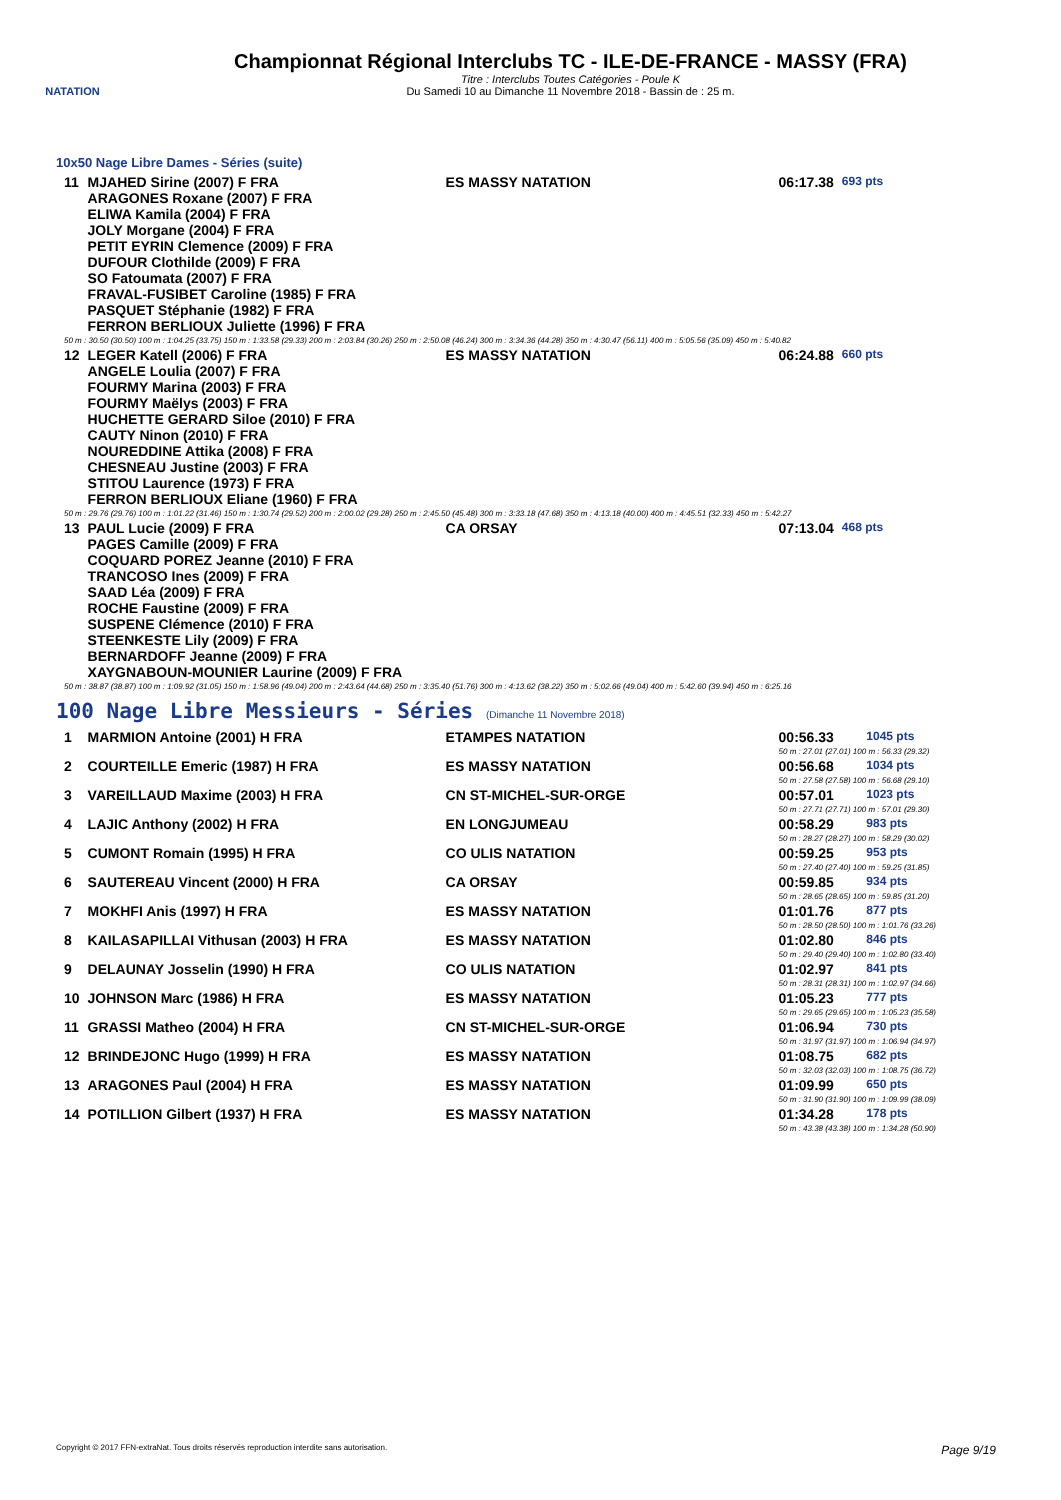NATATION
Championnat Régional Interclubs TC - ILE-DE-FRANCE - MASSY (FRA)
Titre : Interclubs Toutes Catégories - Poule K
Du Samedi 10 au Dimanche 11 Novembre 2018 - Bassin de : 25 m.
10x50 Nage Libre Dames - Séries (suite)
| 11 | MJAHED Sirine (2007) F FRA ARAGONES Roxane (2007) F FRA ELIWA Kamila (2004) F FRA JOLY Morgane (2004) F FRA PETIT EYRIN Clemence (2009) F FRA DUFOUR Clothilde (2009) F FRA SO Fatoumata (2007) F FRA FRAVAL-FUSIBET Caroline (1985) F FRA PASQUET Stéphanie (1982) F FRA FERRON BERLIOUX Juliette (1996) F FRA | ES MASSY NATATION | 06:17.38 | 693 pts |
| 50 m : 30.50 (30.50) 100 m : 1:04.25 (33.75) 150 m : 1:33.58 (29.33) 200 m : 2:03.84 (30.26) 250 m : 2:50.08 (46.24) 300 m : 3:34.36 (44.28) 350 m : 4:30.47 (56.11) 400 m : 5:05.56 (35.09) 450 m : 5:40.82 | | | | |
| 12 | LEGER Katell (2006) F FRA ANGELE Loulia (2007) F FRA FOURMY Marina (2003) F FRA FOURMY Maëlys (2003) F FRA HUCHETTE GERARD Siloe (2010) F FRA CAUTY Ninon (2010) F FRA NOUREDDINE Attika (2008) F FRA CHESNEAU Justine (2003) F FRA STITOU Laurence (1973) F FRA FERRON BERLIOUX Eliane (1960) F FRA | ES MASSY NATATION | 06:24.88 | 660 pts |
| 50 m : 29.76 (29.76) 100 m : 1:01.22 (31.46) 150 m : 1:30.74 (29.52) 200 m : 2:00.02 (29.28) 250 m : 2:45.50 (45.48) 300 m : 3:33.18 (47.68) 350 m : 4:13.18 (40.00) 400 m : 4:45.51 (32.33) 450 m : 5:42.27 | | | | |
| 13 | PAUL Lucie (2009) F FRA PAGES Camille (2009) F FRA COQUARD POREZ Jeanne (2010) F FRA TRANCOSO Ines (2009) F FRA SAAD Léa (2009) F FRA ROCHE Faustine (2009) F FRA SUSPENE Clémence (2010) F FRA STEENKESTE Lily (2009) F FRA BERNARDOFF Jeanne (2009) F FRA XAYGNABOUN-MOUNIER Laurine (2009) F FRA | CA ORSAY | 07:13.04 | 468 pts |
| 50 m : 38.87 (38.87) 100 m : 1:09.92 (31.05) 150 m : 1:58.96 (49.04) 200 m : 2:43.64 (44.68) 250 m : 3:35.40 (51.76) 300 m : 4:13.62 (38.22) 350 m : 5:02.66 (49.04) 400 m : 5:42.60 (39.94) 450 m : 6:25.16 | | | | |
100 Nage Libre Messieurs - Séries (Dimanche 11 Novembre 2018)
| 1 | MARMION Antoine (2001) H FRA | ETAMPES NATATION | 00:56.33 | 1045 pts |
| | | | 50 m : 27.01 (27.01) 100 m : 56.33 (29.32) | |
| 2 | COURTEILLE Emeric (1987) H FRA | ES MASSY NATATION | 00:56.68 | 1034 pts |
| | | | 50 m : 27.58 (27.58) 100 m : 56.68 (29.10) | |
| 3 | VAREILLAUD Maxime (2003) H FRA | CN ST-MICHEL-SUR-ORGE | 00:57.01 | 1023 pts |
| | | | 50 m : 27.71 (27.71) 100 m : 57.01 (29.30) | |
| 4 | LAJIC Anthony (2002) H FRA | EN LONGJUMEAU | 00:58.29 | 983 pts |
| | | | 50 m : 28.27 (28.27) 100 m : 58.29 (30.02) | |
| 5 | CUMONT Romain (1995) H FRA | CO ULIS NATATION | 00:59.25 | 953 pts |
| | | | 50 m : 27.40 (27.40) 100 m : 59.25 (31.85) | |
| 6 | SAUTEREAU Vincent (2000) H FRA | CA ORSAY | 00:59.85 | 934 pts |
| | | | 50 m : 28.65 (28.65) 100 m : 59.85 (31.20) | |
| 7 | MOKHFI Anis (1997) H FRA | ES MASSY NATATION | 01:01.76 | 877 pts |
| | | | 50 m : 28.50 (28.50) 100 m : 1:01.76 (33.26) | |
| 8 | KAILASAPILLAI Vithusan (2003) H FRA | ES MASSY NATATION | 01:02.80 | 846 pts |
| | | | 50 m : 29.40 (29.40) 100 m : 1:02.80 (33.40) | |
| 9 | DELAUNAY Josselin (1990) H FRA | CO ULIS NATATION | 01:02.97 | 841 pts |
| | | | 50 m : 28.31 (28.31) 100 m : 1:02.97 (34.66) | |
| 10 | JOHNSON Marc (1986) H FRA | ES MASSY NATATION | 01:05.23 | 777 pts |
| | | | 50 m : 29.65 (29.65) 100 m : 1:05.23 (35.58) | |
| 11 | GRASSI Matheo (2004) H FRA | CN ST-MICHEL-SUR-ORGE | 01:06.94 | 730 pts |
| | | | 50 m : 31.97 (31.97) 100 m : 1:06.94 (34.97) | |
| 12 | BRINDEJONC Hugo (1999) H FRA | ES MASSY NATATION | 01:08.75 | 682 pts |
| | | | 50 m : 32.03 (32.03) 100 m : 1:08.75 (36.72) | |
| 13 | ARAGONES Paul (2004) H FRA | ES MASSY NATATION | 01:09.99 | 650 pts |
| | | | 50 m : 31.90 (31.90) 100 m : 1:09.99 (38.09) | |
| 14 | POTILLION Gilbert (1937) H FRA | ES MASSY NATATION | 01:34.28 | 178 pts |
| | | | 50 m : 43.38 (43.38) 100 m : 1:34.28 (50.90) | |
Copyright © 2017 FFN-extraNat. Tous droits réservés reproduction interdite sans autorisation. Page 9/19